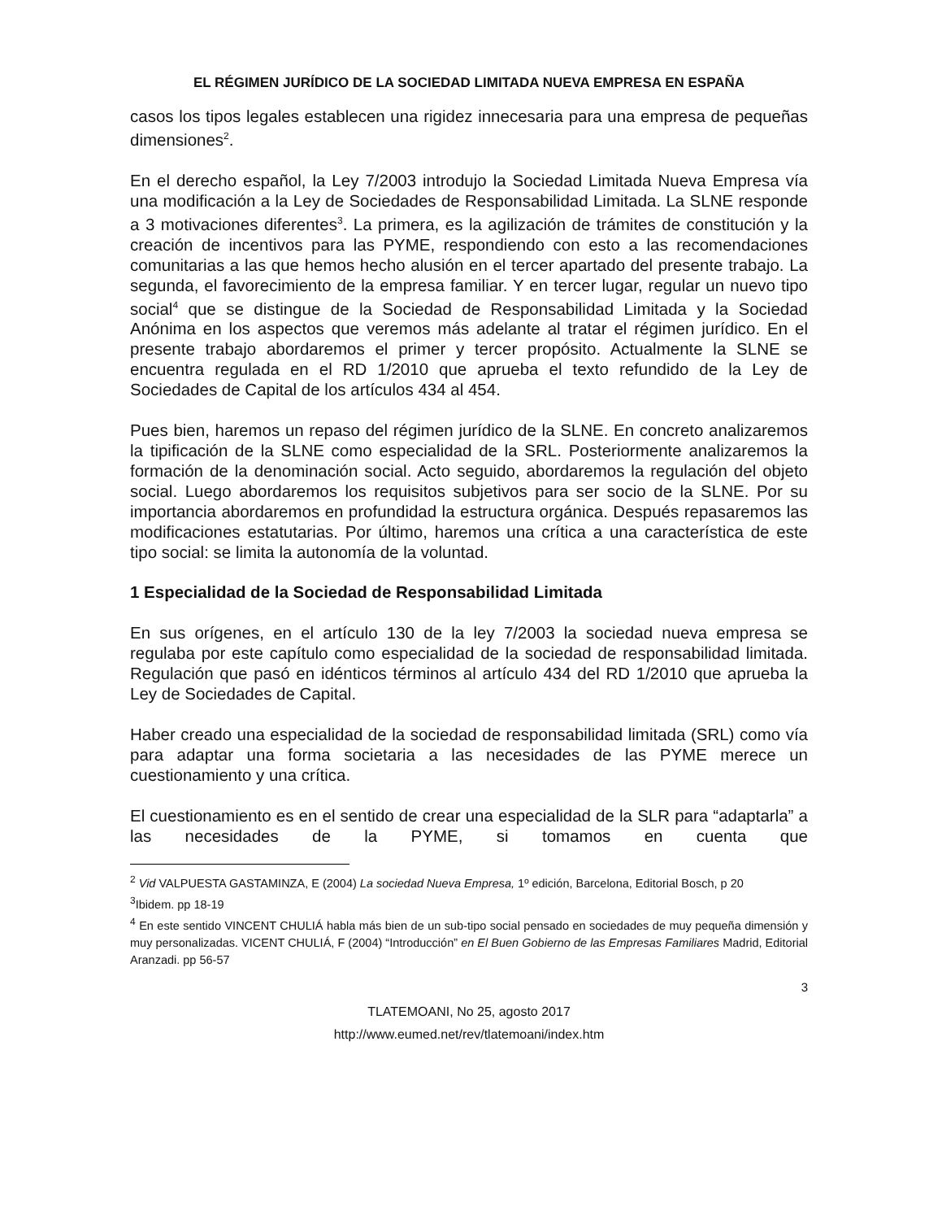EL RÉGIMEN JURÍDICO DE LA SOCIEDAD LIMITADA NUEVA EMPRESA EN ESPAÑA
casos los tipos legales establecen una rigidez innecesaria para una empresa de pequeñas dimensiones<sup>2</sup>.
En el derecho español, la Ley 7/2003 introdujo la Sociedad Limitada Nueva Empresa vía una modificación a la Ley de Sociedades de Responsabilidad Limitada. La SLNE responde a 3 motivaciones diferentes<sup>3</sup>. La primera, es la agilización de trámites de constitución y la creación de incentivos para las PYME, respondiendo con esto a las recomendaciones comunitarias a las que hemos hecho alusión en el tercer apartado del presente trabajo. La segunda, el favorecimiento de la empresa familiar. Y en tercer lugar, regular un nuevo tipo social<sup>4</sup> que se distingue de la Sociedad de Responsabilidad Limitada y la Sociedad Anónima en los aspectos que veremos más adelante al tratar el régimen jurídico. En el presente trabajo abordaremos el primer y tercer propósito. Actualmente la SLNE se encuentra regulada en el RD 1/2010 que aprueba el texto refundido de la Ley de Sociedades de Capital de los artículos 434 al 454.
Pues bien, haremos un repaso del régimen jurídico de la SLNE. En concreto analizaremos la tipificación de la SLNE como especialidad de la SRL. Posteriormente analizaremos la formación de la denominación social. Acto seguido, abordaremos la regulación del objeto social. Luego abordaremos los requisitos subjetivos para ser socio de la SLNE. Por su importancia abordaremos en profundidad la estructura orgánica. Después repasaremos las modificaciones estatutarias. Por último, haremos una crítica a una característica de este tipo social: se limita la autonomía de la voluntad.
1 Especialidad de la Sociedad de Responsabilidad Limitada
En sus orígenes, en el artículo 130 de la ley 7/2003 la sociedad nueva empresa se regulaba por este capítulo como especialidad de la sociedad de responsabilidad limitada. Regulación que pasó en idénticos términos al artículo 434 del RD 1/2010 que aprueba la Ley de Sociedades de Capital.
Haber creado una especialidad de la sociedad de responsabilidad limitada (SRL) como vía para adaptar una forma societaria a las necesidades de las PYME merece un cuestionamiento y una crítica.
El cuestionamiento es en el sentido de crear una especialidad de la SLR para “adaptarla” a las necesidades de la PYME, si tomamos en cuenta que
<sup>2</sup> Vid VALPUESTA GASTAMINZA, E (2004) La sociedad Nueva Empresa, 1º edición, Barcelona, Editorial Bosch, p 20
<sup>3</sup> Ibidem. pp 18-19
<sup>4</sup> En este sentido VINCENT CHULIÁ habla más bien de un sub-tipo social pensado en sociedades de muy pequeña dimensión y muy personalizadas. VICENT CHULIÁ, F (2004) “Introducción” en El Buen Gobierno de las Empresas Familiares Madrid, Editorial Aranzadi. pp 56-57
3
TLATEMOANI, No 25, agosto 2017
http://www.eumed.net/rev/tlatemoani/index.htm